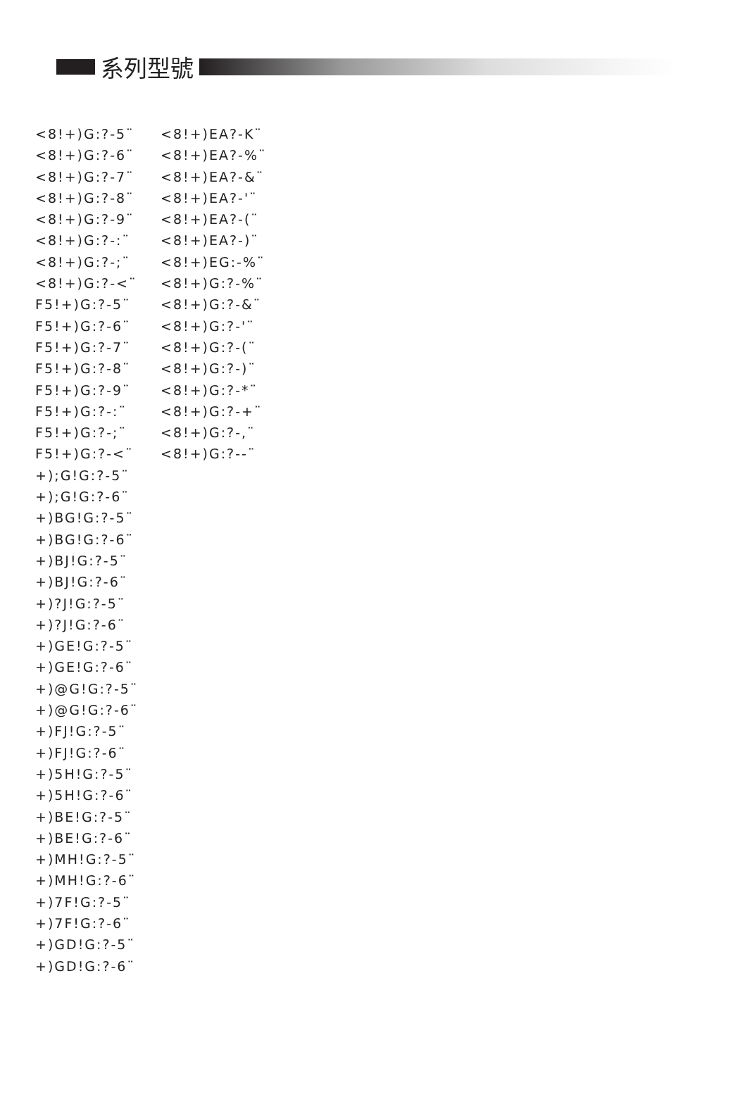系列型號
<8!+)G:?-5¨
<8!+)G:?-6¨
<8!+)G:?-7¨
<8!+)G:?-8¨
<8!+)G:?-9¨
<8!+)G:?-:¨
<8!+)G:?-;¨
<8!+)G:?-<¨
F5!+)G:?-5¨
F5!+)G:?-6¨
F5!+)G:?-7¨
F5!+)G:?-8¨
F5!+)G:?-9¨
F5!+)G:?-:¨
F5!+)G:?-;¨
F5!+)G:?-<¨
+);G!G:?-5¨
+);G!G:?-6¨
+)BG!G:?-5¨
+)BG!G:?-6¨
+)BJ!G:?-5¨
+)BJ!G:?-6¨
+)?J!G:?-5¨
+)?J!G:?-6¨
+)GE!G:?-5¨
+)GE!G:?-6¨
+)@G!G:?-5¨
+)@G!G:?-6¨
+)FJ!G:?-5¨
+)FJ!G:?-6¨
+)5H!G:?-5¨
+)5H!G:?-6¨
+)BE!G:?-5¨
+)BE!G:?-6¨
+)MH!G:?-5¨
+)MH!G:?-6¨
+)7F!G:?-5¨
+)7F!G:?-6¨
+)GD!G:?-5¨
+)GD!G:?-6¨
<8!+)EA?-K¨
<8!+)EA?-%¨
<8!+)EA?-&¨
<8!+)EA?-'¨
<8!+)EA?-(¨
<8!+)EA?-)¨
<8!+)EG:-%¨
<8!+)G:?-%¨
<8!+)G:?-&¨
<8!+)G:?-'¨
<8!+)G:?-(¨
<8!+)G:?-)¨
<8!+)G:?-*¨
<8!+)G:?-+¨
<8!+)G:?-,¨
<8!+)G:?--¨